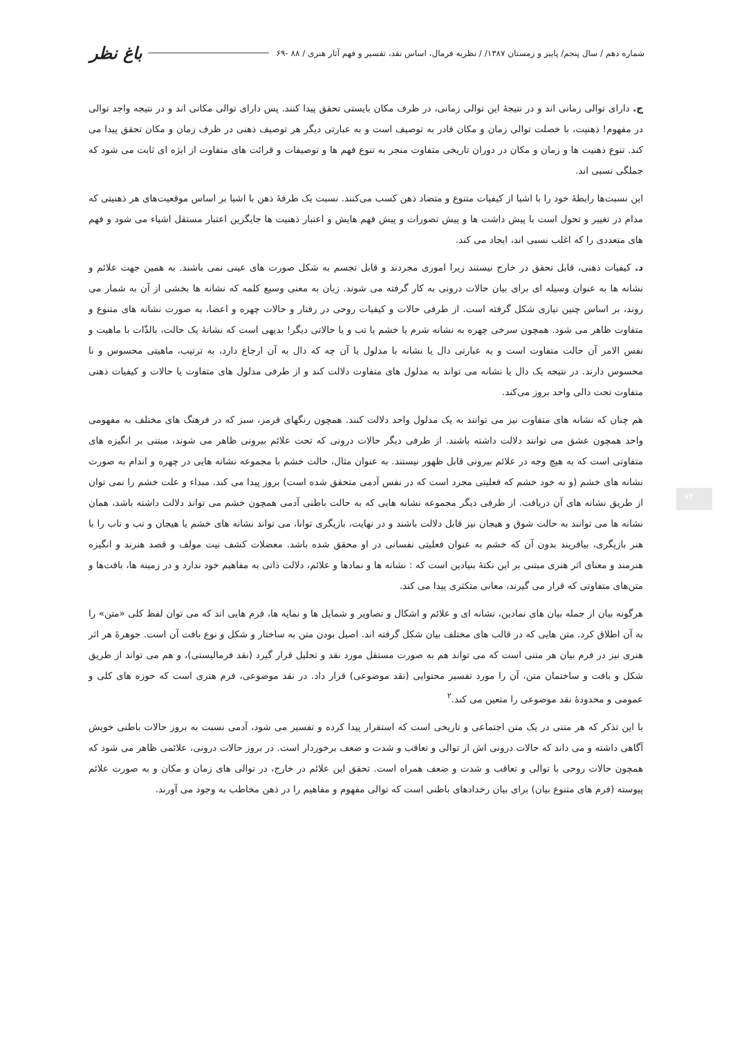شماره دهم / سال پنجم/ پاییز و زمستان ۱۳۸۷/ / نظریه فرمال، اساس نقد، تفسیر و فهم آثار هنری / ۸۸ -۶۹ باغ نظر
ج. دارای توالی زمانی اند و در نتیجهٔ این توالی زمانی، در ظرف مکان بایستی تحقق پیدا کنند. پس دارای توالی مکانی اند و در نتیجه واجد توالی در مفهوم! ذهنیت، با خصلت توالی زمان و مکان قادر به توصیف است و به عبارتی دیگر هر توصیف ذهنی در ظرف زمان و مکان تحقق پیدا می کند. تنوع ذهنیت ها و زمان و مکان در دوران تاریخی متفاوت منجر به تنوع فهم ها و توصیفات و قرائت های متفاوت از ابژه ای ثابت می شود که جملگی نسبی اند.
این نسبت‌ها رابطهٔ خود را با اشیا از کیفیات متنوع و متضاد ذهن کسب می‌کنند. نسبت یک طرفهٔ ذهن با اشیا بر اساس موقعیت‌های هر ذهنیتی که مدام در تغییر و تحول است با پیش داشت ها و پیش تصورات و پیش فهم هایش و اعتبار ذهنیت ها جایگزین اعتبار مستقل اشیاء می شود و فهم های متعددی را که اغلب نسبی اند، ایجاد می کند.
د. کیفیات ذهنی، قابل تحقق در خارج نیستند زیرا اموری مجردند و قابل تجسم به شکل صورت های عینی نمی باشند. به همین جهت علائم و نشانه ها به عنوان وسیله ای برای بیان حالات درونی به کار گرفته می شوند. زبان به معنی وسیع کلمه که نشانه ها بخشی از آن به شمار می روند، بر اساس چنین نیازی شکل گرفته است. از طرفی حالات و کیفیات روحی در رفتار و حالات چهره و اعضا، به صورت نشانه های متنوع و متفاوت ظاهر می شود. همچون سرخی چهره به نشانه شرم یا خشم یا تب و یا حالاتی دیگر! بدیهی است که نشانهٔ یک حالت، بالذّات با ماهیت و نفس الامر آن حالت متفاوت است و به عبارتی دال یا نشانه با مدلول یا آن چه که دال به آن ارجاع دارد، به ترتیب، ماهیتی محسوس و نا محسوس دارند. در نتیجه یک دال یا نشانه می تواند به مدلول های متفاوت دلالت کند و از طرفی مدلول های متفاوت یا حالات و کیفیات ذهنی متفاوت تحت دالی واحد بروز می‌کند.
هم چنان که نشانه های متفاوت نیز می توانند به یک مدلول واحد دلالت کنند. همچون رنگهای قرمز، سبز که در فرهنگ های مختلف به مفهومی واحد همچون عشق می توانند دلالت داشته باشند. از طرفی دیگر حالات درونی که تحت علائم بیرونی ظاهر می شوند، مبتنی بر انگیزه های متفاوتی است که به هیچ وجه در علائم بیرونی قابل ظهور نیستند. به عنوان مثال، حالت خشم با مجموعه نشانه هایی در چهره و اندام به صورت نشانه های خشم (و نه خود خشم که فعلیتی مجرد است که در نفس آدمی متحقق شده است) بروز پیدا می کند. مبداء و علت خشم را نمی توان از طریق نشانه های آن دریافت. از طرفی دیگر مجموعه نشانه هایی که به حالت باطنی آدمی همچون خشم می تواند دلالت داشته باشد، همان نشانه ها می توانند به حالت شوق و هیجان نیز قابل دلالت باشند و در نهایت، بازیگری توانا، می تواند نشانه های خشم یا هیجان و تب و تاب را با هنر بازیگری، بیافریند بدون آن که خشم به عنوان فعلیتی نفسانی در او محقق شده باشد. معضلات کشف نیت مولف و قصد هنرند و انگیزه هنرمند و معنای اثر هنری مبتنی بر این نکتهٔ بنیادین است که : نشانه ها و نمادها و علائم، دلالت ذاتی به مفاهیم خود ندارد و در زمینه ها، بافت‌ها و متن‌های متفاوتی که قرار می گیرند، معانی متکثری پیدا می کند.
هرگونه بیان از جمله بیان های نمادین، نشانه ای و علائم و اشکال و تصاویر و شمایل ها و نمایه ها، فرم هایی اند که می توان لفظ کلی «متن» را به آن اطلاق کرد. متن هایی که در قالب های مختلف بیان شکل گرفته اند. اصیل بودن متن به ساختار و شکل و نوع بافت آن است. جوهرهٔ هر اثر هنری نیز در فرم بیان هر متنی است که می تواند هم به صورت مستقل مورد نقد و تحلیل قرار گیرد (نقد فرمالیستی)، و هم می تواند از طریق شکل و بافت و ساختمان متن، آن را مورد تفسیر محتوایی (نقد موضوعی) قرار داد. در نقد موضوعی، فرم هنری است که حوزه های کلی و عمومی و محدودهٔ نقد موضوعی را متعین می کند.<sup>۲</sup>
با این تذکر که هر متنی در یک متن اجتماعی و تاریخی است که استقرار پیدا کرده و تفسیر می شود، آدمی نسبت به بروز حالات باطنی خویش آگاهی داشته و می داند که حالات درونی اش از توالی و تعاقب و شدت و ضعف برخوردار است. در بروز حالات درونی، علائمی ظاهر می شود که همچون حالات روحی با توالی و تعاقب و شدت و ضعف همراه است. تحقق این علائم در خارج، در توالی های زمان و مکان و به صورت علائم پیوسته (فرم های متنوع بیان) برای بیان رخدادهای باطنی است که توالی مفهوم و مفاهیم را در ذهن مخاطب به وجود می آورند.
۷۴